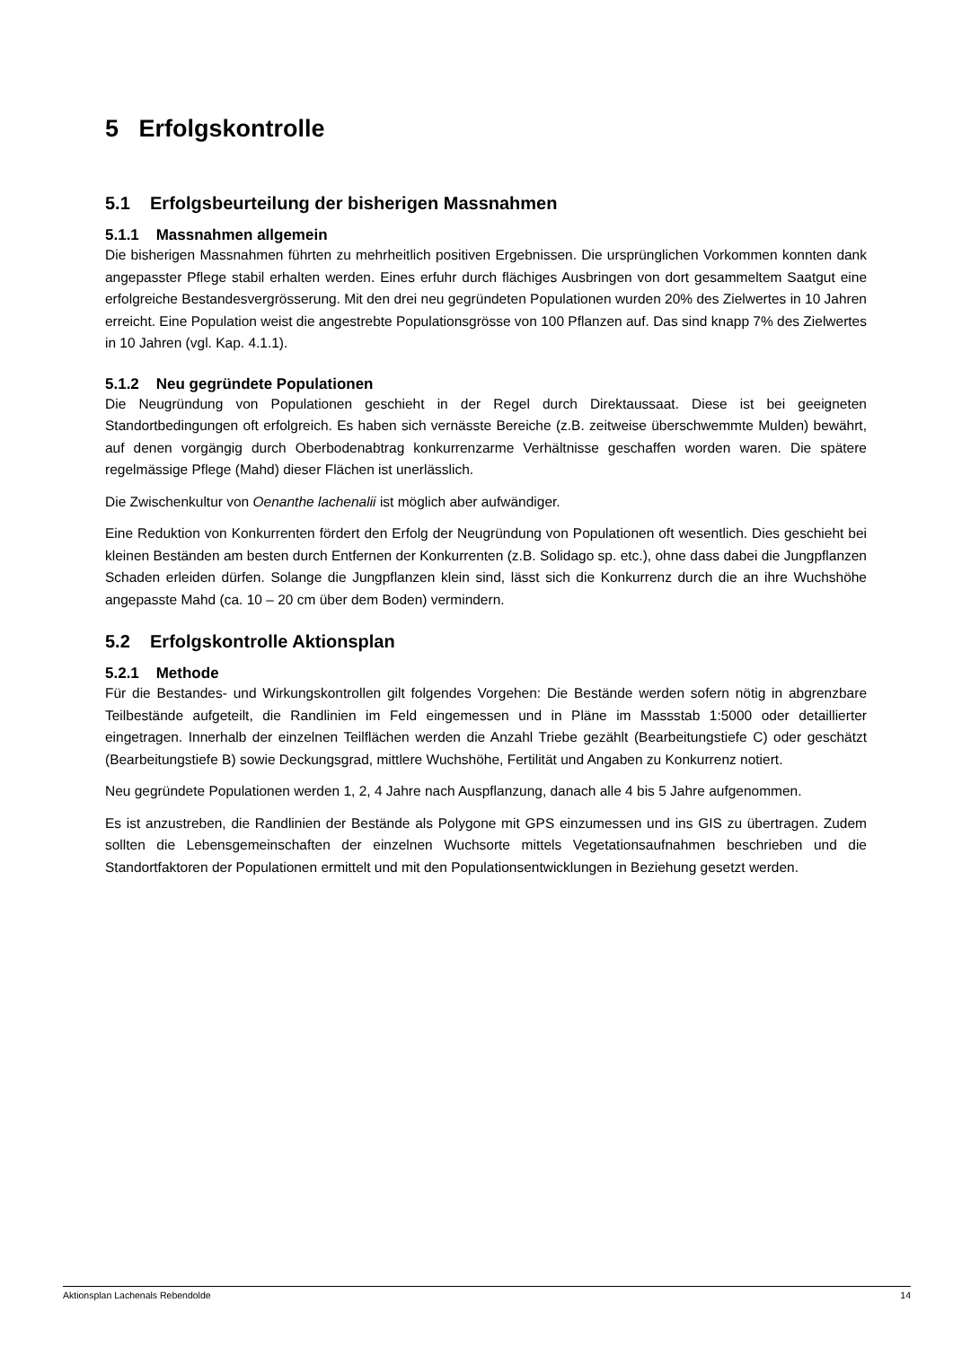5 Erfolgskontrolle
5.1 Erfolgsbeurteilung der bisherigen Massnahmen
5.1.1 Massnahmen allgemein
Die bisherigen Massnahmen führten zu mehrheitlich positiven Ergebnissen. Die ursprünglichen Vorkommen konnten dank angepasster Pflege stabil erhalten werden. Eines erfuhr durch flächiges Ausbringen von dort gesammeltem Saatgut eine erfolgreiche Bestandesvergrösserung. Mit den drei neu gegründeten Populationen wurden 20% des Zielwertes in 10 Jahren erreicht. Eine Population weist die angestrebte Populationsgrösse von 100 Pflanzen auf. Das sind knapp 7% des Zielwertes in 10 Jahren (vgl. Kap. 4.1.1).
5.1.2 Neu gegründete Populationen
Die Neugründung von Populationen geschieht in der Regel durch Direktaussaat. Diese ist bei geeigneten Standortbedingungen oft erfolgreich. Es haben sich vernässte Bereiche (z.B. zeitweise überschwemmte Mulden) bewährt, auf denen vorgängig durch Oberbodenabtrag konkurrenzarme Verhältnisse geschaffen worden waren. Die spätere regelmässige Pflege (Mahd) dieser Flächen ist unerlässlich.
Die Zwischenkultur von Oenanthe lachenalii ist möglich aber aufwändiger.
Eine Reduktion von Konkurrenten fördert den Erfolg der Neugründung von Populationen oft wesentlich. Dies geschieht bei kleinen Beständen am besten durch Entfernen der Konkurrenten (z.B. Solidago sp. etc.), ohne dass dabei die Jungpflanzen Schaden erleiden dürfen. Solange die Jungpflanzen klein sind, lässt sich die Konkurrenz durch die an ihre Wuchshöhe angepasste Mahd (ca. 10 – 20 cm über dem Boden) vermindern.
5.2 Erfolgskontrolle Aktionsplan
5.2.1 Methode
Für die Bestandes- und Wirkungskontrollen gilt folgendes Vorgehen: Die Bestände werden sofern nötig in abgrenzbare Teilbestände aufgeteilt, die Randlinien im Feld eingemessen und in Pläne im Massstab 1:5000 oder detaillierter eingetragen. Innerhalb der einzelnen Teilflächen werden die Anzahl Triebe gezählt (Bearbeitungstiefe C) oder geschätzt (Bearbeitungstiefe B) sowie Deckungsgrad, mittlere Wuchshöhe, Fertilität und Angaben zu Konkurrenz notiert.
Neu gegründete Populationen werden 1, 2, 4 Jahre nach Auspflanzung, danach alle 4 bis 5 Jahre aufgenommen.
Es ist anzustreben, die Randlinien der Bestände als Polygone mit GPS einzumessen und ins GIS zu übertragen. Zudem sollten die Lebensgemeinschaften der einzelnen Wuchsorte mittels Vegetationsaufnahmen beschrieben und die Standortfaktoren der Populationen ermittelt und mit den Populationsentwicklungen in Beziehung gesetzt werden.
Aktionsplan Lachenals Rebendolde 14